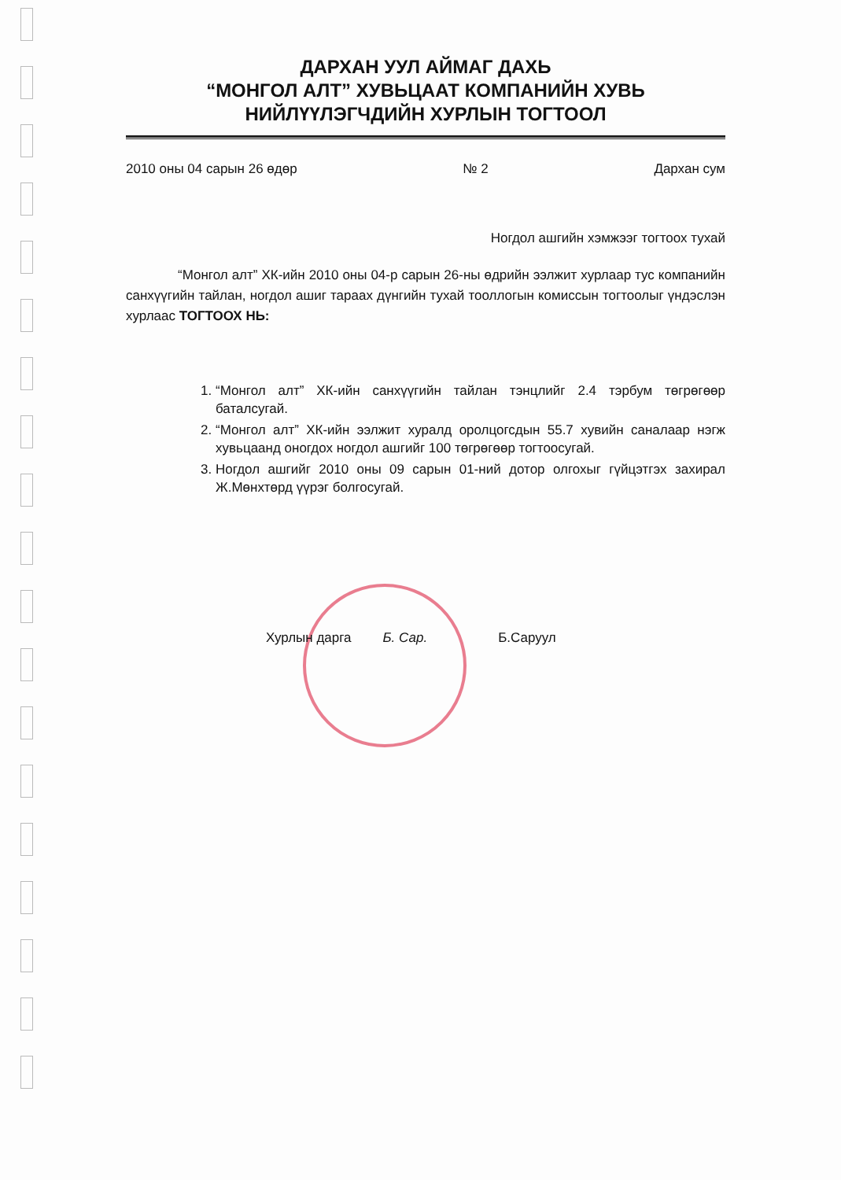ДАРХАН УУЛ АЙМАГ ДАХЬ
“МОНГОЛ АЛТ” ХУВЬЦААТ КОМПАНИЙН ХУВЬ
НИЙЛҮҮЛЭГЧДИЙН ХУРЛЫН ТОГТООЛ
2010 оны 04 сарын 26 өдөр № 2 Дархан сум
Ногдол ашгийн хэмжээг тогтоох тухай
“Монгол алт” ХК-ийн 2010 оны 04-р сарын 26-ны өдрийн ээлжит хурлаар тус компанийн санхүүгийн тайлан, ногдол ашиг тараах дүнгийн тухай тооллогын комиссын тогтоолыг үндэслэн хурлаас ТОГТООХ НЬ:
1. “Монгол алт” ХК-ийн санхүүгийн тайлан тэнцлийг 2.4 тэрбум төгрөгөөр баталсугай.
2. “Монгол алт” ХК-ийн ээлжит хуралд оролцогсдын 55.7 хувийн саналаар нэгж хувьцаанд оногдох ногдол ашгийг 100 төгрөгөөр тогтоосугай.
3. Ногдол ашгийг 2010 оны 09 сарын 01-ний дотор олгохыг гүйцэтгэх захирал Ж.Мөнхтөрд үүрэг болгосугай.
Хурлын дарга Б. Сар. Б.Саруул